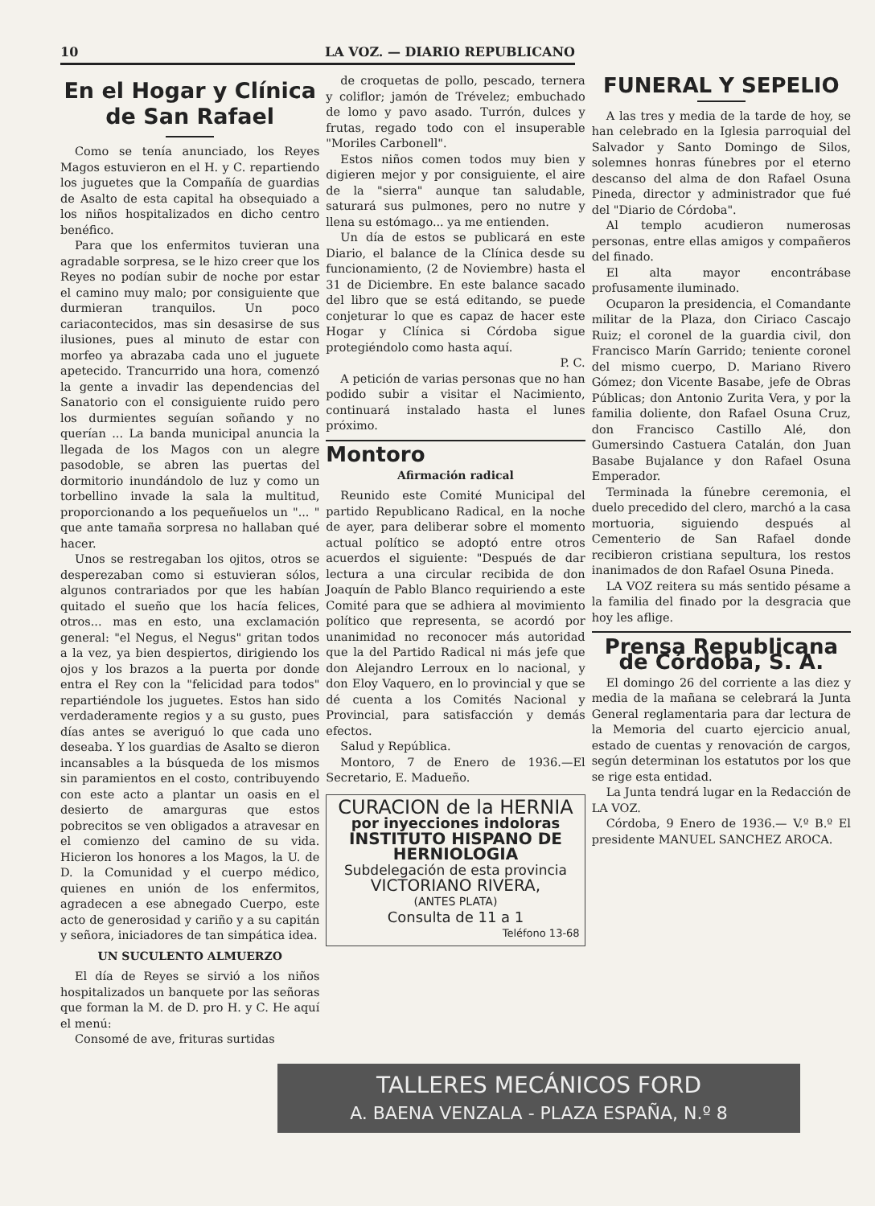10 LA VOZ. — DIARIO REPUBLICANO
En el Hogar y Clínica de San Rafael
Como se tenía anunciado, los Reyes Magos estuvieron en el H. y C. repartiendo los juguetes que la Compañía de guardias de Asalto de esta capital ha obsequiado a los niños hospitalizados en dicho centro benéfico.
Para que los enfermitos tuvieran una agradable sorpresa, se le hizo creer que los Reyes no podían subir de noche por estar el camino muy malo; por consiguiente que durmieran tranquilos. Un poco cariacontecidos, mas sin desasirse de sus ilusiones, pues al minuto de estar con morfeo ya abrazaba cada uno el juguete apetecido. Trancurrido una hora, comenzó la gente a invadir las dependencias del Sanatorio con el consiguiente ruido pero los durmientes seguían soñando y no querían ... La banda municipal anuncia la llegada de los Magos con un alegre pasodoble, se abren las puertas del dormitorio inundándolo de luz y como un torbellino invade la sala la multitud, proporcionando a los pequeñuelos un "... " que ante tamaña sorpresa no hallaban qué hacer.
Unos se restregaban los ojitos, otros se desperezaban como si estuvieran sólos, algunos contrariados por que les habían quitado el sueño que los hacía felices, otros... mas en esto, una exclamación general: "el Negus, el Negus" gritan todos a la vez, ya bien despiertos, dirigiendo los ojos y los brazos a la puerta por donde entra el Rey con la "felicidad para todos" repartiéndole los juguetes. Estos han sido verdaderamente regios y a su gusto, pues días antes se averiguó lo que cada uno deseaba. Y los guardias de Asalto se dieron incansables a la búsqueda de los mismos sin paramientos en el costo, contribuyendo con este acto a plantar un oasis en el desierto de amarguras que estos pobrecitos se ven obligados a atravesar en el comienzo del camino de su vida. Hicieron los honores a los Magos, la U. de D. la Comunidad y el cuerpo médico, quienes en unión de los enfermitos, agradecen a ese abnegado Cuerpo, este acto de generosidad y cariño y a su capitán y señora, iniciadores de tan simpática idea.
UN SUCULENTO ALMUERZO
El día de Reyes se sirvió a los niños hospitalizados un banquete por las señoras que forman la M. de D. pro H. y C. He aquí el menú:
Consomé de ave, frituras surtidas
de croquetas de pollo, pescado, ternera y coliflor; jamón de Trévelez; embuchado de lomo y pavo asado. Turrón, dulces y frutas, regado todo con el insuperable "Moriles Carbonell".
Estos niños comen todos muy bien y digieren mejor y por consiguiente, el aire de la "sierra" aunque tan saludable, saturará sus pulmones, pero no nutre y llena su estómago... ya me entienden.
Un día de estos se publicará en este Diario, el balance de la Clínica desde su funcionamiento, (2 de Noviembre) hasta el 31 de Diciembre. En este balance sacado del libro que se está editando, se puede conjeturar lo que es capaz de hacer este Hogar y Clínica si Córdoba sigue protegiéndolo como hasta aquí.
P. C.
A petición de varias personas que no han podido subir a visitar el Nacimiento, continuará instalado hasta el lunes próximo.
Montoro
Afirmación radical
Reunido este Comité Municipal del partido Republicano Radical, en la noche de ayer, para deliberar sobre el momento actual político se adoptó entre otros acuerdos el siguiente: "Después de dar lectura a una circular recibida de don Joaquín de Pablo Blanco requiriendo a este Comité para que se adhiera al movimiento político que representa, se acordó por unanimidad no reconocer más autoridad que la del Partido Radical ni más jefe que don Alejandro Lerroux en lo nacional, y don Eloy Vaquero, en lo provincial y que se dé cuenta a los Comités Nacional y Provincial, para satisfacción y demás efectos.
Salud y República.
Montoro, 7 de Enero de 1936.—El Secretario, E. Madueño.
CURACION de la HERNIA
por inyecciones indoloras
INSTITUTO HISPANO DE HERNIOLOGIA
Subdelegación de esta provincia
VICTORIANO RIVERA,
(ANTES PLATA)
Consulta de 11 a 1
Teléfono 13-68
FUNERAL Y SEPELIO
A las tres y media de la tarde de hoy, se han celebrado en la Iglesia parroquial del Salvador y Santo Domingo de Silos, solemnes honras fúnebres por el eterno descanso del alma de don Rafael Osuna Pineda, director y administrador que fué del "Diario de Córdoba".
Al templo acudieron numerosas personas, entre ellas amigos y compañeros del finado.
El alta mayor encontrábase profusamente iluminado.
Ocuparon la presidencia, el Comandante militar de la Plaza, don Ciriaco Cascajo Ruiz; el coronel de la guardia civil, don Francisco Marín Garrido; teniente coronel del mismo cuerpo, D. Mariano Rivero Gómez; don Vicente Basabe, jefe de Obras Públicas; don Antonio Zurita Vera, y por la familia doliente, don Rafael Osuna Cruz, don Francisco Castillo Alé, don Gumersindo Castuera Catalán, don Juan Basabe Bujalance y don Rafael Osuna Emperador.
Terminada la fúnebre ceremonia, el duelo precedido del clero, marchó a la casa mortuoria, siguiendo después al Cementerio de San Rafael donde recibieron cristiana sepultura, los restos inanimados de don Rafael Osuna Pineda.
LA VOZ reitera su más sentido pésame a la familia del finado por la desgracia que hoy les aflige.
Prensa Republicana de Córdoba, S. A.
El domingo 26 del corriente a las diez y media de la mañana se celebrará la Junta General reglamentaria para dar lectura de la Memoria del cuarto ejercicio anual, estado de cuentas y renovación de cargos, según determinan los estatutos por los que se rige esta entidad.
La Junta tendrá lugar en la Redacción de LA VOZ.
Córdoba, 9 Enero de 1936.— V.º B.º El presidente MANUEL SANCHEZ AROCA.
TALLERES MECÁNICOS FORD
A. BAENA VENZALA - PLAZA ESPAÑA, N.º 8